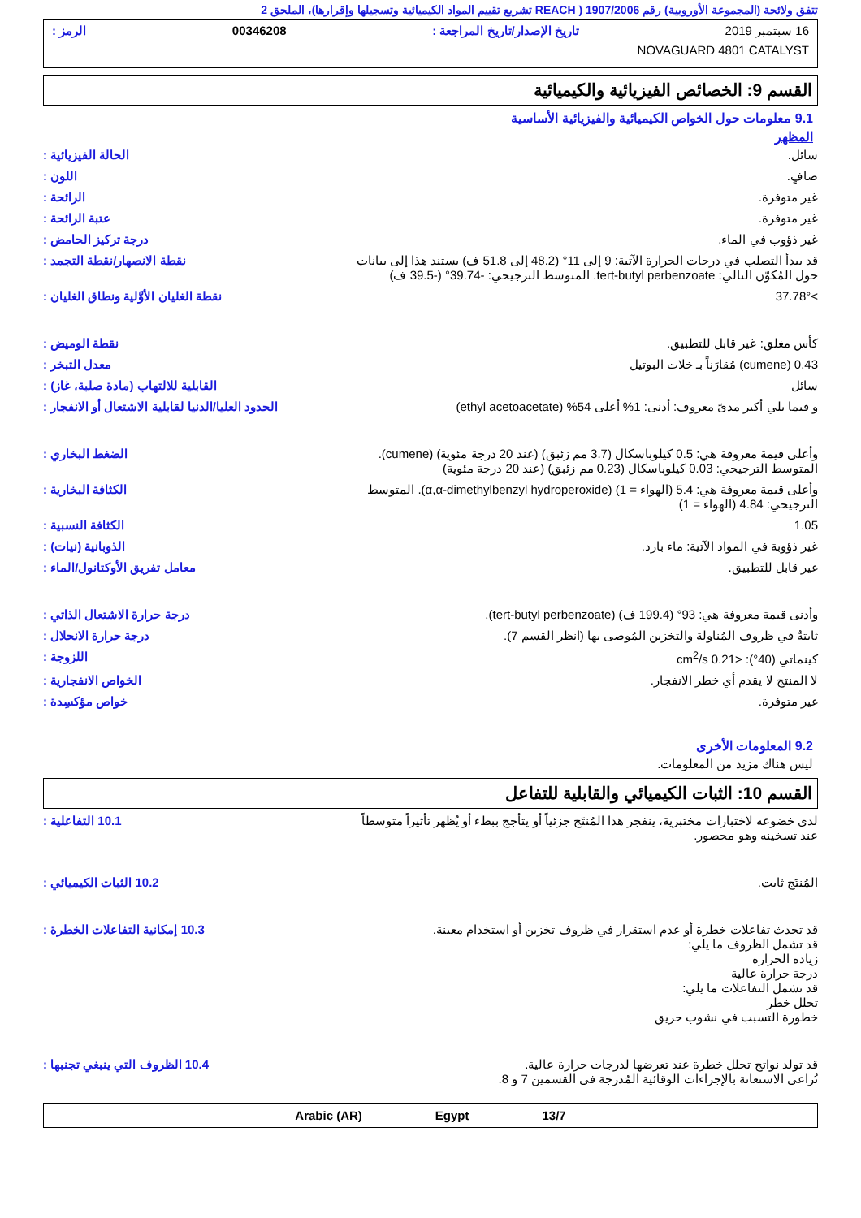تتفق ولائحة (المجموعة الأوروبية) رقم 1907/2006 ( REACH تشريع تقييم المواد الكيميائية وتسجيلها وإقرارها)، الملحق 2
16 سبتمبر 2019 تاريخ الإصدار/تاريخ المراجعة : 00346208 الرمز :
NOVAGUARD 4801 CATALYST
القسم 9: الخصائص الفيزيائية والكيميائية
9.1 معلومات حول الخواص الكيميائية والفيزيائية الأساسية
المظهر
سائل. الحالة الفيزيائية :
صافٍ. اللون :
غير متوفرة. الرائحة :
غير متوفرة. عتبة الرائحة :
غير ذؤوب في الماء. درجة تركيز الحامض :
قد يبدأ التصلب في درجات الحرارة الآتية: 9 إلى 11° (48.2 إلى 51.8 ف) يستند هذا إلى بيانات حول المُكوّن التالي: tert-butyl perbenzoate. المتوسط الترجيحي: -39.74° (-39.5 ف)
نقطة الانصهار/نقطة التجمد :
>37.78° نقطة الغليان الأوَّلية ونطاق الغليان :
كأس مغلق: غير قابل للتطبيق. نقطة الوميض :
0.43 (cumene) مُقارَناً بـ خلات البوتيل
معدل التبخر :
سائل القابلية للالتهاب (مادة صلبة، غاز) :
و فيما يلي أكبر مدىً معروف: أدنى: 1% أعلى 54% (ethyl acetoacetate)
الحدود العليا/الدنيا لقابلية الاشتعال أو الانفجار :
وأعلى قيمة معروفة هي: 0.5 كيلوباسكال (3.7 مم زئبق) (عند 20 درجة مئوية) (cumene). المتوسط الترجيحي: 0.03 كيلوباسكال (0.23 مم زئبق) (عند 20 درجة مئوية)
الضغط البخاري :
وأعلى قيمة معروفة هي: 5.4 (الهواء = 1) (α,α-dimethylbenzyl hydroperoxide). المتوسط الترجيحي: 4.84 (الهواء = 1)
الكثافة البخارية :
1.05 الكثافة النسبية :
غير ذؤوبة في المواد الآتية: ماء بارد.
الذوبانية (نيات) :
غير قابل للتطبيق. معامل تفريق الأوكتانول/الماء :
وأدنى قيمة معروفة هي: 93° (199.4 ف) (tert-butyl perbenzoate).
درجة حرارة الاشتعال الذاتي :
ثابتةٌ في ظروف المُناولة والتخزين المُوصى بها (انظر القسم 7).
درجة حرارة الانحلال :
كينماتي (40°): <0.21 cm<sup>2</sup>/s اللزوجة :
لا المنتج لا يقدم أي خطر الانفجار.
الخواص الانفجارية :
غير متوفرة. خواص مؤكسِدة :
9.2 المعلومات الأخرى
ليس هناك مزيد من المعلومات.
القسم 10: الثبات الكيميائي والقابلية للتفاعل
لدى خضوعه لاختبارات مختبرية، ينفجر هذا المُنتَج جزئياً أو يتأجج ببطء أو يُظهر تأثيراً متوسطاً عند تسخينه وهو محصور.
10.1 التفاعلية :
المُنتَج ثابت. 10.2 الثبات الكيميائي :
قد تحدث تفاعلات خطرة أو عدم استقرار في ظروف تخزين أو استخدام معينة.
قد تشمل الظروف ما يلي:
زيادة الحرارة
درجة حرارة عالية
قد تشمل التفاعلات ما يلي:
تحلل خطر
خطورة التسبب في نشوب حريق
10.3 إمكانية التفاعلات الخطرة :
قد تولد نواتج تحلل خطرة عند تعرضها لدرجات حرارة عالية.
تُراعى الاستعانة بالإجراءات الوقائية المُدرجة في القسمين 7 و 8.
10.4 الظروف التي ينبغي تجنبها :
Arabic (AR) Egypt 13/7